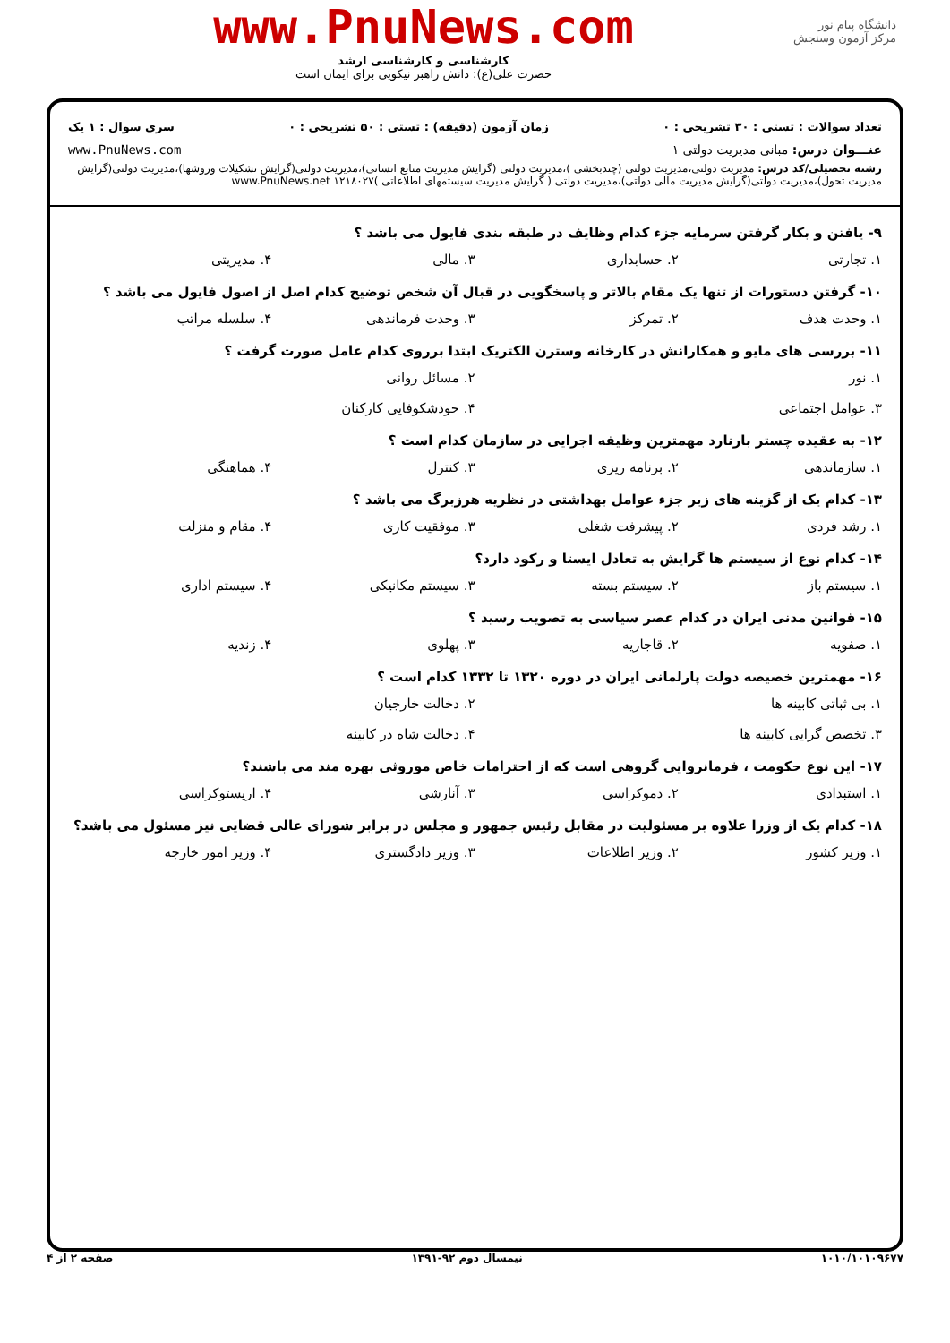دانشگاه پیام نور
مرکز آزمون وسنجش
www.PnuNews.com
کارشناسی و کارشناسی ارشد
حضرت علی(ع): دانش راهبر نیکویی برای ایمان است
تعداد سوالات : تستی : ۳۰ تشریحی : ۰ زمان آزمون (دقیقه) : تستی : ۵۰ تشریحی : ۰ سری سوال : ۱ یک
عنـــوان درس: مبانی مدیریت دولتی ۱ www.PnuNews.com
رشته تحصیلی/کد درس: مدیریت دولتی،مدیریت دولتی (چندبخشی )،مدیریت دولتی (گرایش مدیریت منابع انسانی)،مدیریت دولتی(گرایش تشکیلات وروشها)،مدیریت دولتی(گرایش مدیریت تحول)،مدیریت دولتی(گرایش مدیریت مالی دولتی)،مدیریت دولتی ( گرایش مدیریت سیستمهای اطلاعاتی )۱۲۱۸۰۲۷ www.PnuNews.net
۹- یافتن و بکار گرفتن سرمایه جزء کدام وظایف در طبقه بندی فایول می باشد ؟
۱. تجارتی ۲. حسابداری ۳. مالی ۴. مدیریتی
۱۰- گرفتن دستورات از تنها یک مقام بالاتر و پاسخگویی در قبال آن شخص توضیح کدام اصل از اصول فایول می باشد ؟
۱. وحدت هدف ۲. تمرکز ۳. وحدت فرماندهی ۴. سلسله مراتب
۱۱- بررسی های مایو و همکارانش در کارخانه وسترن الکتریک ابتدا برروی کدام عامل صورت گرفت ؟
۱. نور ۲. مسائل روانی
۳. عوامل اجتماعی ۴. خودشکوفایی کارکنان
۱۲- به عقیده چستر بارنارد مهمترین وظیفه اجرایی در سازمان کدام است ؟
۱. سازماندهی ۲. برنامه ریزی ۳. کنترل ۴. هماهنگی
۱۳- کدام یک از گزینه های زیر جزء عوامل بهداشتی در نظریه هرزبرگ می باشد ؟
۱. رشد فردی ۲. پیشرفت شغلی ۳. موفقیت کاری ۴. مقام و منزلت
۱۴- کدام نوع از سیستم ها گرایش به تعادل ایستا و رکود دارد؟
۱. سیستم باز ۲. سیستم بسته ۳. سیستم مکانیکی ۴. سیستم اداری
۱۵- قوانین مدنی ایران در کدام عصر سیاسی به تصویب رسید ؟
۱. صفویه ۲. قاجاریه ۳. پهلوی ۴. زندیه
۱۶- مهمترین خصیصه دولت پارلمانی ایران در دوره ۱۳۲۰ تا ۱۳۳۲ کدام است ؟
۱. بی ثباتی کابینه ها ۲. دخالت خارجیان
۳. تخصص گرایی کابینه ها ۴. دخالت شاه در کابینه
۱۷- این نوع حکومت ، فرمانروایی گروهی است که از احترامات خاص موروثی بهره مند می باشند؟
۱. استبدادی ۲. دموکراسی ۳. آنارشی ۴. اریستوکراسی
۱۸- کدام یک از وزرا علاوه بر مسئولیت در مقابل رئیس جمهور و مجلس در برابر شورای عالی قضایی نیز مسئول می باشد؟
۱. وزیر کشور ۲. وزیر اطلاعات ۳. وزیر دادگستری ۴. وزیر امور خارجه
۱۰۱۰/۱۰۱۰۹۶۷۷ نیمسال دوم ۹۲-۱۳۹۱ صفحه ۲ از ۴